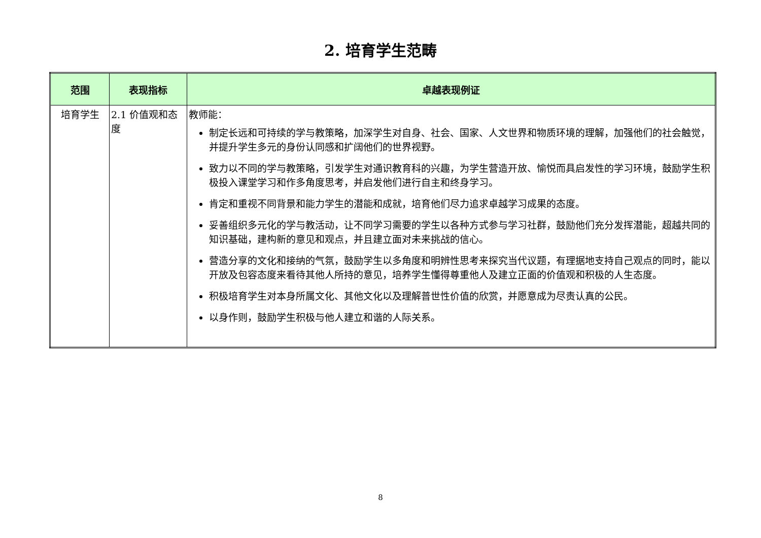2. 培育学生范畴
| 范围 | 表现指标 | 卓越表现例证 |
| --- | --- | --- |
| 培育学生 | 2.1 价值观和态度 | 教师能： 制定长远和可持续的学与教策略，加深学生对自身、社会、国家、人文世界和物质环境的理解，加强他们的社会触觉，并提升学生多元的身份认同感和扩阔他们的世界视野。 致力以不同的学与教策略，引发学生对通识教育科的兴趣，为学生营造开放、愉悦而具启发性的学习环境，鼓励学生积极投入课堂学习和作多角度思考，并启发他们进行自主和终身学习。 肯定和重视不同背景和能力学生的潜能和成就，培育他们尽力追求卓越学习成果的态度。 妥善组织多元化的学与教活动，让不同学习需要的学生以各种方式参与学习社群，鼓励他们充分发挥潜能，超越共同的知识基础，建构新的意见和观点，并且建立面对未来挑战的信心。 营造分享的文化和接纳的气氛，鼓励学生以多角度和明辨性思考来探究当代议题，有理据地支持自己观点的同时，能以开放及包容态度来看待其他人所持的意见，培养学生懂得尊重他人及建立正面的价值观和积极的人生态度。 积极培育学生对本身所属文化、其他文化以及理解普世性价值的欣赏，并愿意成为尽责认真的公民。 以身作则，鼓励学生积极与他人建立和谐的人际关系。 |
8